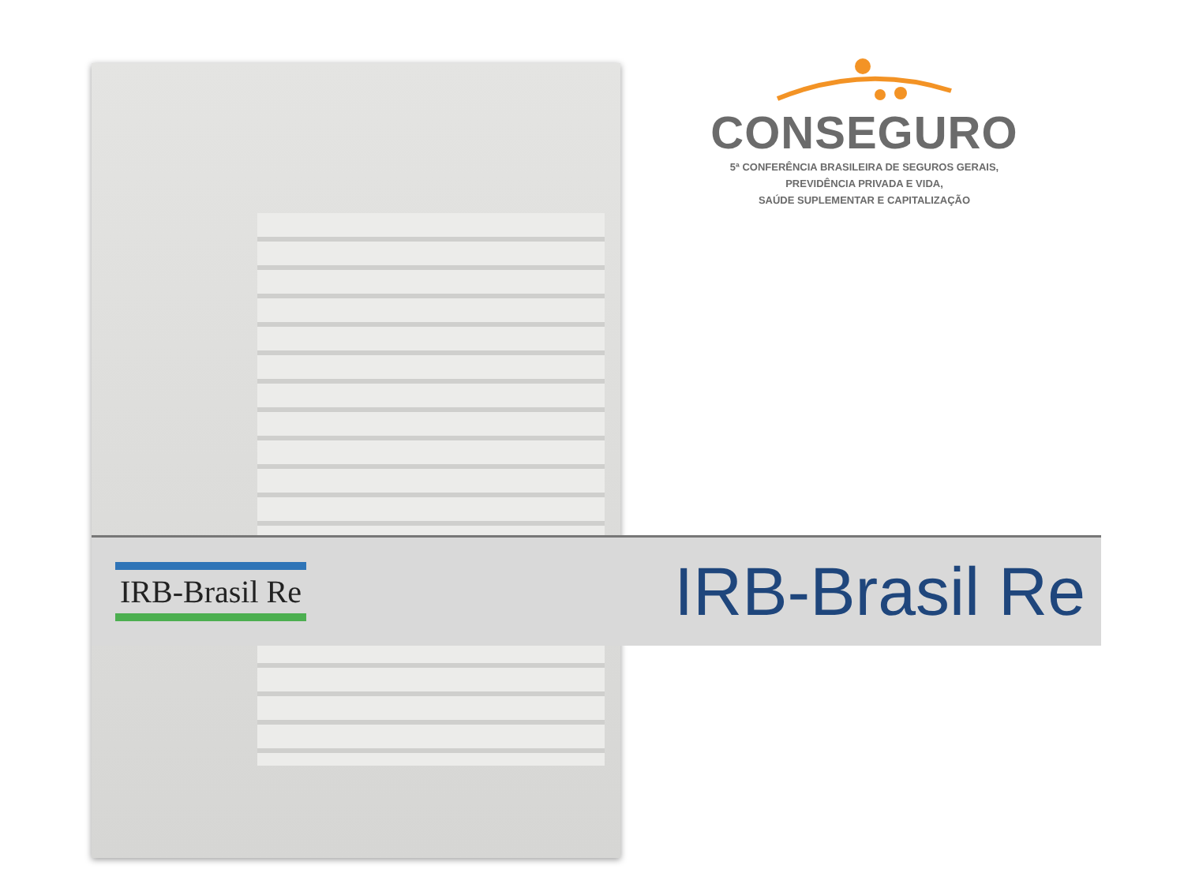CONSEGURO
5ª CONFERÊNCIA BRASILEIRA DE SEGUROS GERAIS,
PREVIDÊNCIA PRIVADA E VIDA,
SAÚDE SUPLEMENTAR E CAPITALIZAÇÃO
IRB-Brasil Re
IRB-Brasil Re